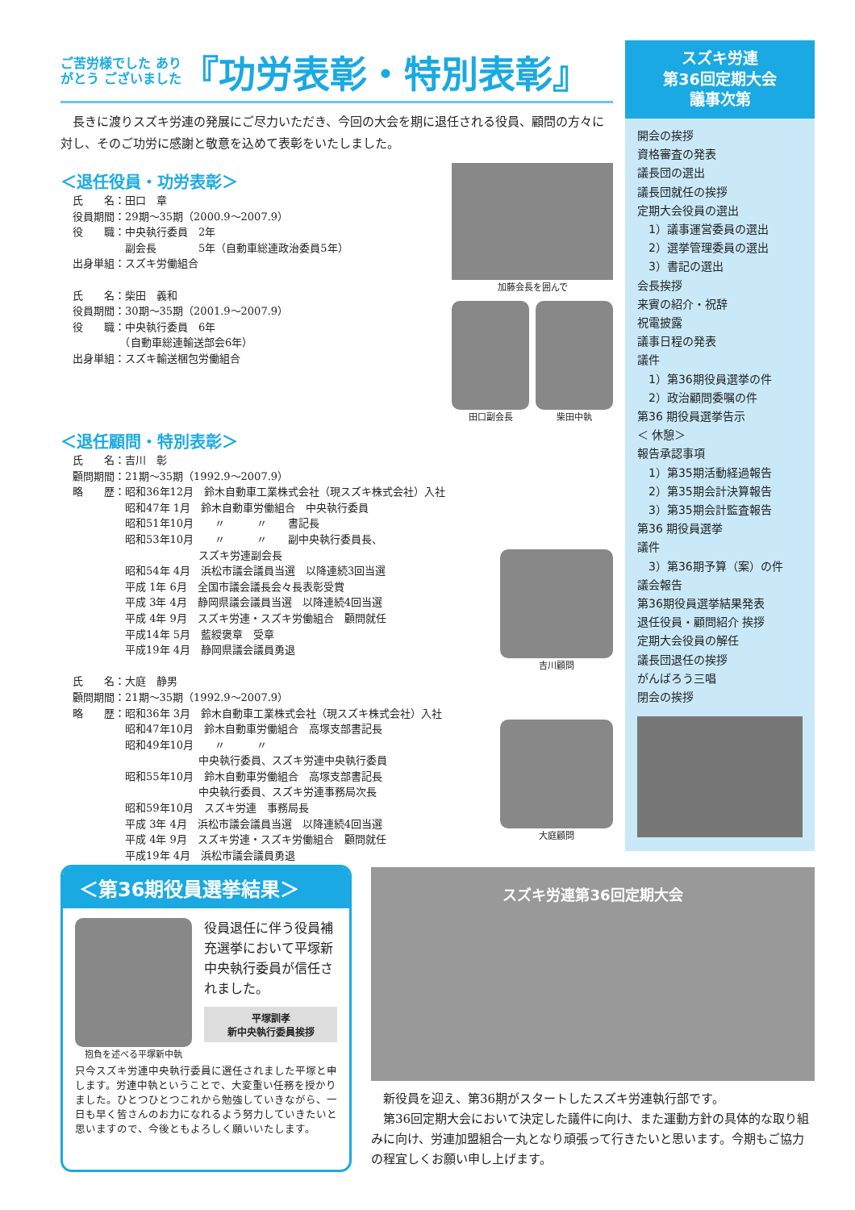ご苦労様でした ありがとう ございました
『功労表彰・特別表彰』
　長きに渡りスズキ労連の発展にご尽力いただき、今回の大会を期に退任される役員、顧問の方々に対し、そのご功労に感謝と敬意を込めて表彰をいたしました。
＜退任役員・功労表彰＞
氏　　名：田口　章
役員期間：29期～35期（2000.9～2007.9）
役　　職：中央執行委員　2年
　　　　　副会長　　　　5年（自動車総連政治委員5年）
出身単組：スズキ労働組合
氏　　名：柴田　義和
役員期間：30期～35期（2001.9～2007.9）
役　　職：中央執行委員　6年
　　　　　（自動車総連輸送部会6年）
出身単組：スズキ輸送梱包労働組合
加藤会長を囲んで
田口副会長 柴田中執
＜退任顧問・特別表彰＞
氏　　名：吉川　彰
顧問期間：21期～35期（1992.9～2007.9）
略　　歴：昭和36年12月　鈴木自動車工業株式会社（現スズキ株式会社）入社
　　　　　昭和47年 1月　鈴木自動車労働組合　中央執行委員
　　　　　昭和51年10月　　〃　　　〃　　書記長
　　　　　昭和53年10月　　〃　　　〃　　副中央執行委員長、
　　　　　　　　　　　　スズキ労連副会長
　　　　　昭和54年 4月　浜松市議会議員当選　以降連続3回当選
　　　　　平成 1年 6月　全国市議会議長会々長表彰受賞
　　　　　平成 3年 4月　静岡県議会議員当選　以降連続4回当選
　　　　　平成 4年 9月　スズキ労連・スズキ労働組合　顧問就任
　　　　　平成14年 5月　藍綬褒章　受章
　　　　　平成19年 4月　静岡県議会議員勇退
氏　　名：大庭　静男
顧問期間：21期～35期（1992.9～2007.9）
略　　歴：昭和36年 3月　鈴木自動車工業株式会社（現スズキ株式会社）入社
　　　　　昭和47年10月　鈴木自動車労働組合　高塚支部書記長
　　　　　昭和49年10月　　〃　　　〃
　　　　　　　　　　　　中央執行委員、スズキ労連中央執行委員
　　　　　昭和55年10月　鈴木自動車労働組合　高塚支部書記長
　　　　　　　　　　　　中央執行委員、スズキ労連事務局次長
　　　　　昭和59年10月　スズキ労連　事務局長
　　　　　平成 3年 4月　浜松市議会議員当選　以降連続4回当選
　　　　　平成 4年 9月　スズキ労連・スズキ労働組合　顧問就任
　　　　　平成19年 4月　浜松市議会議員勇退
吉川顧問
大庭顧問
スズキ労連
第36回定期大会
議事次第
開会の挨拶
資格審査の発表
議長団の選出
議長団就任の挨拶
定期大会役員の選出
　1）議事運営委員の選出
　2）選挙管理委員の選出
　3）書記の選出
会長挨拶
来賓の紹介・祝辞
祝電披露
議事日程の発表
議件
　1）第36期役員選挙の件
　2）政治顧問委嘱の件
第36 期役員選挙告示
＜ 休憩＞
報告承認事項
　1）第35期活動経過報告
　2）第35期会計決算報告
　3）第35期会計監査報告
第36 期役員選挙
議件
　3）第36期予算（案）の件
議会報告
第36期役員選挙結果発表
退任役員・顧問紹介 挨拶
定期大会役員の解任
議長団退任の挨拶
がんばろう三唱
閉会の挨拶
＜第36期役員選挙結果＞
抱負を述べる平塚新中執
役員退任に伴う役員補充選挙において平塚新中央執行委員が信任されました。
平塚訓孝
新中央執行委員挨拶
只今スズキ労連中央執行委員に選任されました平塚と申します。労連中執ということで、大変重い任務を授かりました。ひとつひとつこれから勉強していきながら、一日も早く皆さんのお力になれるよう努力していきたいと思いますので、今後ともよろしく願いいたします。
スズキ労連第36回定期大会
　新役員を迎え、第36期がスタートしたスズキ労連執行部です。
　第36回定期大会において決定した議件に向け、また運動方針の具体的な取り組みに向け、労連加盟組合一丸となり頑張って行きたいと思います。今期もご協力の程宜しくお願い申し上げます。